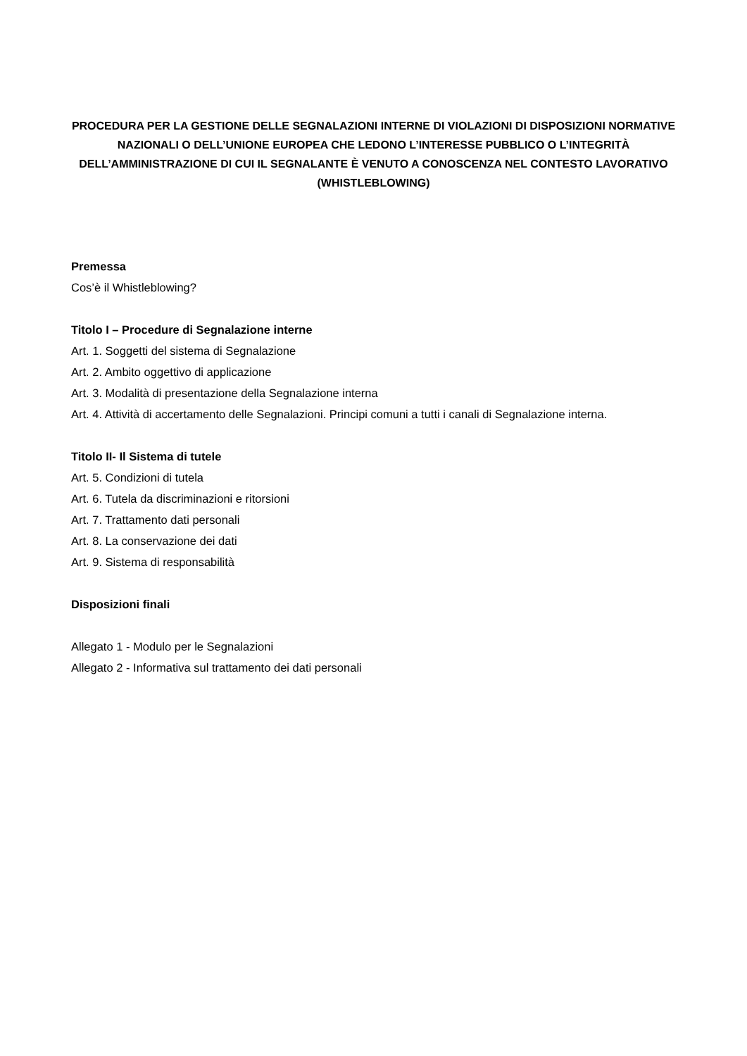PROCEDURA PER LA GESTIONE DELLE SEGNALAZIONI INTERNE DI VIOLAZIONI DI DISPOSIZIONI NORMATIVE NAZIONALI O DELL’UNIONE EUROPEA CHE LEDONO L’INTERESSE PUBBLICO O L’INTEGRITÀ DELL’AMMINISTRAZIONE DI CUI IL SEGNALANTE È VENUTO A CONOSCENZA NEL CONTESTO LAVORATIVO (WHISTLEBLOWING)
Premessa
Cos’è il Whistleblowing?
Titolo I – Procedure di Segnalazione interne
Art. 1. Soggetti del sistema di Segnalazione
Art. 2. Ambito oggettivo di applicazione
Art. 3. Modalità di presentazione della Segnalazione interna
Art. 4. Attività di accertamento delle Segnalazioni. Principi comuni a tutti i canali di Segnalazione interna.
Titolo II- Il Sistema di tutele
Art. 5. Condizioni di tutela
Art. 6. Tutela da discriminazioni e ritorsioni
Art. 7. Trattamento dati personali
Art. 8. La conservazione dei dati
Art. 9. Sistema di responsabilità
Disposizioni finali
Allegato 1 - Modulo per le Segnalazioni
Allegato 2 - Informativa sul trattamento dei dati personali